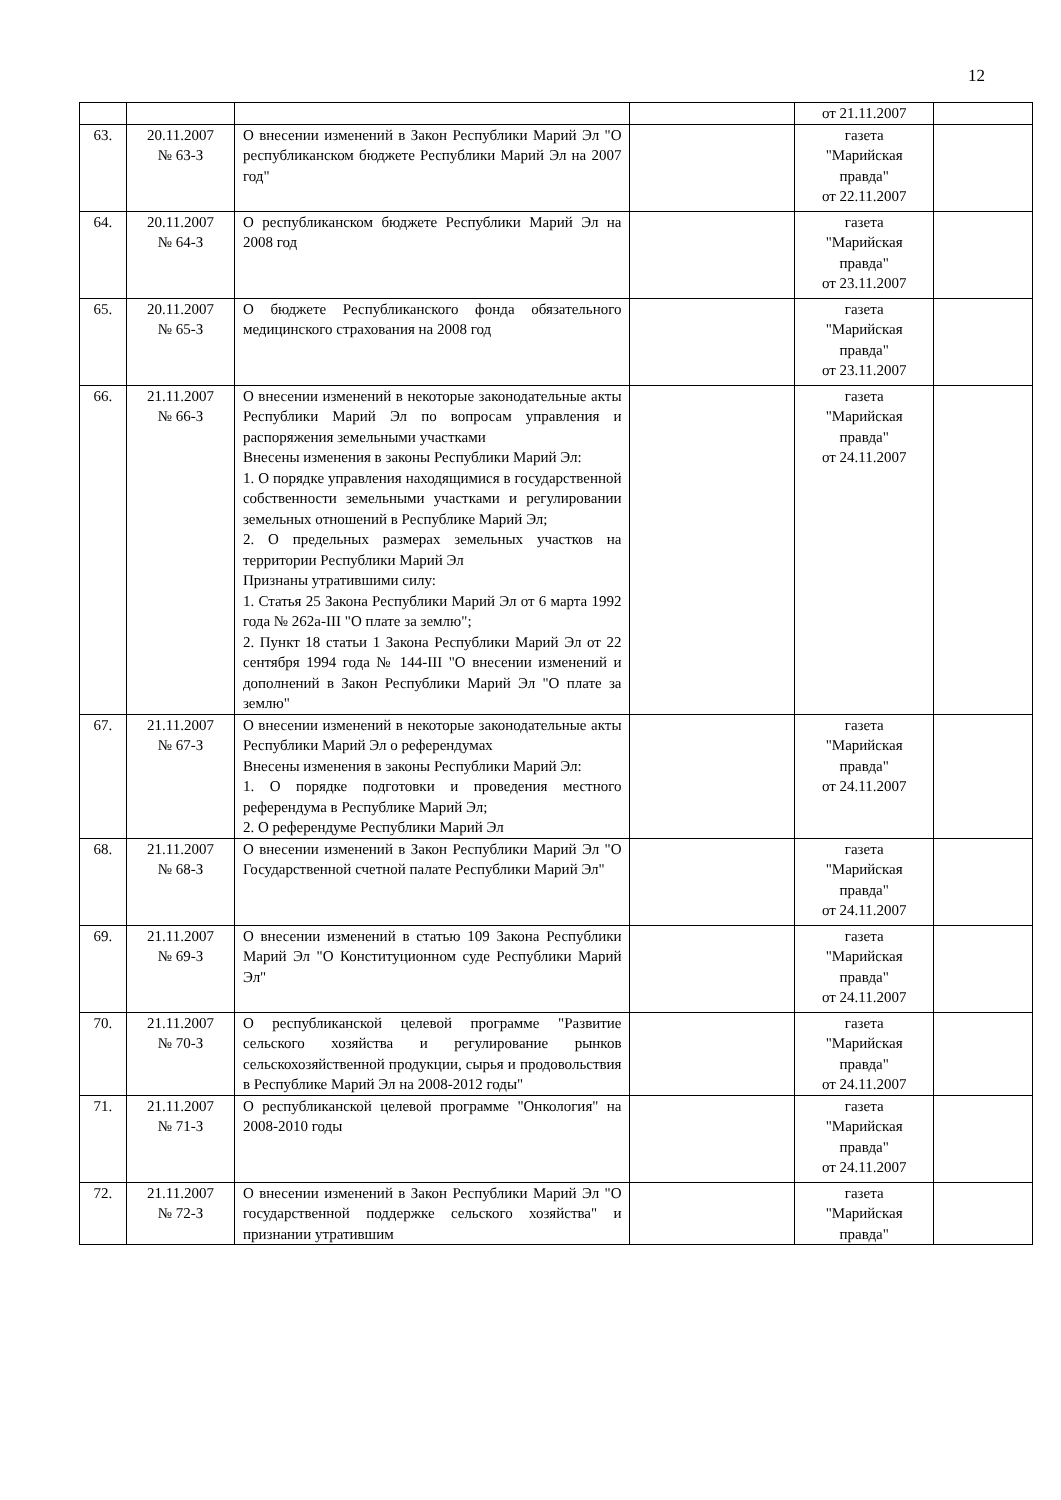12
| | | | | от 21.11.2007 | |
| 63. | 20.11.2007 № 63-З | О внесении изменений в Закон Республики Марий Эл "О республиканском бюджете Республики Марий Эл на 2007 год" | | газета "Марийская правда" от 22.11.2007 | |
| 64. | 20.11.2007 № 64-З | О республиканском бюджете Республики Марий Эл на 2008 год | | газета "Марийская правда" от 23.11.2007 | |
| 65. | 20.11.2007 № 65-З | О бюджете Республиканского фонда обязательного медицинского страхования на 2008 год | | газета "Марийская правда" от 23.11.2007 | |
| 66. | 21.11.2007 № 66-З | О внесении изменений в некоторые законодательные акты Республики Марий Эл по вопросам управления и распоряжения земельными участками Внесены изменения в законы Республики Марий Эл: 1. О порядке управления находящимися в государственной собственности земельными участками и регулировании земельных отношений в Республике Марий Эл; 2. О предельных размерах земельных участков на территории Республики Марий Эл Признаны утратившими силу: 1. Статья 25 Закона Республики Марий Эл от 6 марта 1992 года № 262а-III "О плате за землю"; 2. Пункт 18 статьи 1 Закона Республики Марий Эл от 22 сентября 1994 года № 144-III "О внесении изменений и дополнений в Закон Республики Марий Эл "О плате за землю" | | газета "Марийская правда" от 24.11.2007 | |
| 67. | 21.11.2007 № 67-З | О внесении изменений в некоторые законодательные акты Республики Марий Эл о референдумах Внесены изменения в законы Республики Марий Эл: 1. О порядке подготовки и проведения местного референдума в Республике Марий Эл; 2. О референдуме Республики Марий Эл | | газета "Марийская правда" от 24.11.2007 | |
| 68. | 21.11.2007 № 68-З | О внесении изменений в Закон Республики Марий Эл "О Государственной счетной палате Республики Марий Эл" | | газета "Марийская правда" от 24.11.2007 | |
| 69. | 21.11.2007 № 69-З | О внесении изменений в статью 109 Закона Республики Марий Эл "О Конституционном суде Республики Марий Эл" | | газета "Марийская правда" от 24.11.2007 | |
| 70. | 21.11.2007 № 70-З | О республиканской целевой программе "Развитие сельского хозяйства и регулирование рынков сельскохозяйственной продукции, сырья и продовольствия в Республике Марий Эл на 2008-2012 годы" | | газета "Марийская правда" от 24.11.2007 | |
| 71. | 21.11.2007 № 71-З | О республиканской целевой программе "Онкология" на 2008-2010 годы | | газета "Марийская правда" от 24.11.2007 | |
| 72. | 21.11.2007 № 72-З | О внесении изменений в Закон Республики Марий Эл "О государственной поддержке сельского хозяйства" и признании утратившим | | газета "Марийская правда" | |